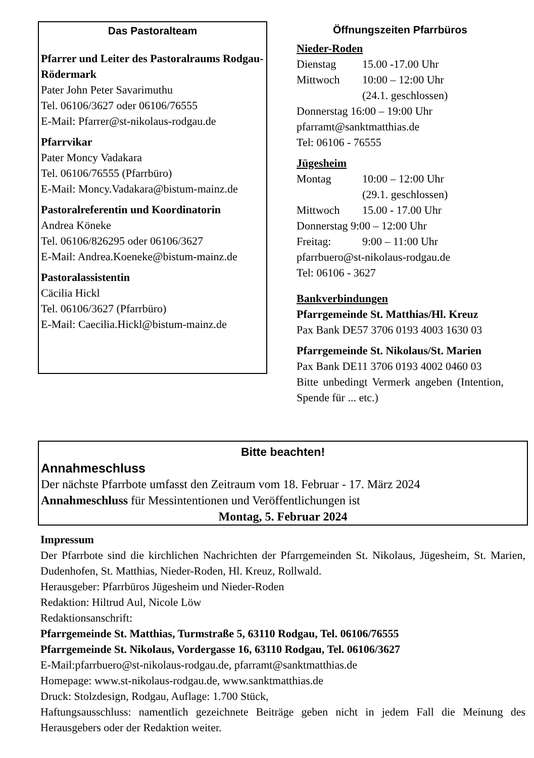Das Pastoralteam
Pfarrer und Leiter des Pastoralraums Rodgau-Rödermark
Pater John Peter Savarimuthu
Tel. 06106/3627 oder 06106/76555
E-Mail: Pfarrer@st-nikolaus-rodgau.de
Pfarrvikar
Pater Moncy Vadakara
Tel. 06106/76555 (Pfarrbüro)
E-Mail: Moncy.Vadakara@bistum-mainz.de
Pastoralreferentin und Koordinatorin
Andrea Köneke
Tel. 06106/826295 oder 06106/3627
E-Mail: Andrea.Koeneke@bistum-mainz.de
Pastoralassistentin
Cäcilia Hickl
Tel. 06106/3627 (Pfarrbüro)
E-Mail: Caecilia.Hickl@bistum-mainz.de
Öffnungszeiten Pfarrbüros
Nieder-Roden
Dienstag 15.00 -17.00 Uhr
Mittwoch 10:00 – 12:00 Uhr
(24.1. geschlossen)
Donnerstag 16:00 – 19:00 Uhr
pfarramt@sanktmatthias.de
Tel: 06106 - 76555
Jügesheim
Montag 10:00 – 12:00 Uhr
(29.1. geschlossen)
Mittwoch 15.00 - 17.00 Uhr
Donnerstag 9:00 – 12:00 Uhr
Freitag: 9:00 – 11:00 Uhr
pfarrbuero@st-nikolaus-rodgau.de
Tel: 06106 - 3627
Bankverbindungen
Pfarrgemeinde St. Matthias/Hl. Kreuz
Pax Bank DE57 3706 0193 4003 1630 03
Pfarrgemeinde St. Nikolaus/St. Marien
Pax Bank DE11 3706 0193 4002 0460 03
Bitte unbedingt Vermerk angeben (Intention, Spende für ... etc.)
Bitte beachten!
Annahmeschluss
Der nächste Pfarrbote umfasst den Zeitraum vom 18. Februar - 17. März 2024
Annahmeschluss für Messintentionen und Veröffentlichungen ist
Montag, 5. Februar 2024
Impressum
Der Pfarrbote sind die kirchlichen Nachrichten der Pfarrgemeinden St. Nikolaus, Jügesheim, St. Marien, Dudenhofen, St. Matthias, Nieder-Roden, Hl. Kreuz, Rollwald.
Herausgeber: Pfarrbüros Jügesheim und Nieder-Roden
Redaktion: Hiltrud Aul, Nicole Löw
Redaktionsanschrift:
Pfarrgemeinde St. Matthias, Turmstraße 5, 63110 Rodgau, Tel. 06106/76555
Pfarrgemeinde St. Nikolaus, Vordergasse 16, 63110 Rodgau, Tel. 06106/3627
E-Mail:pfarrbuero@st-nikolaus-rodgau.de, pfarramt@sanktmatthias.de
Homepage: www.st-nikolaus-rodgau.de, www.sanktmatthias.de
Druck: Stolzdesign, Rodgau, Auflage: 1.700 Stück,
Haftungsausschluss: namentlich gezeichnete Beiträge geben nicht in jedem Fall die Meinung des Herausgebers oder der Redaktion weiter.